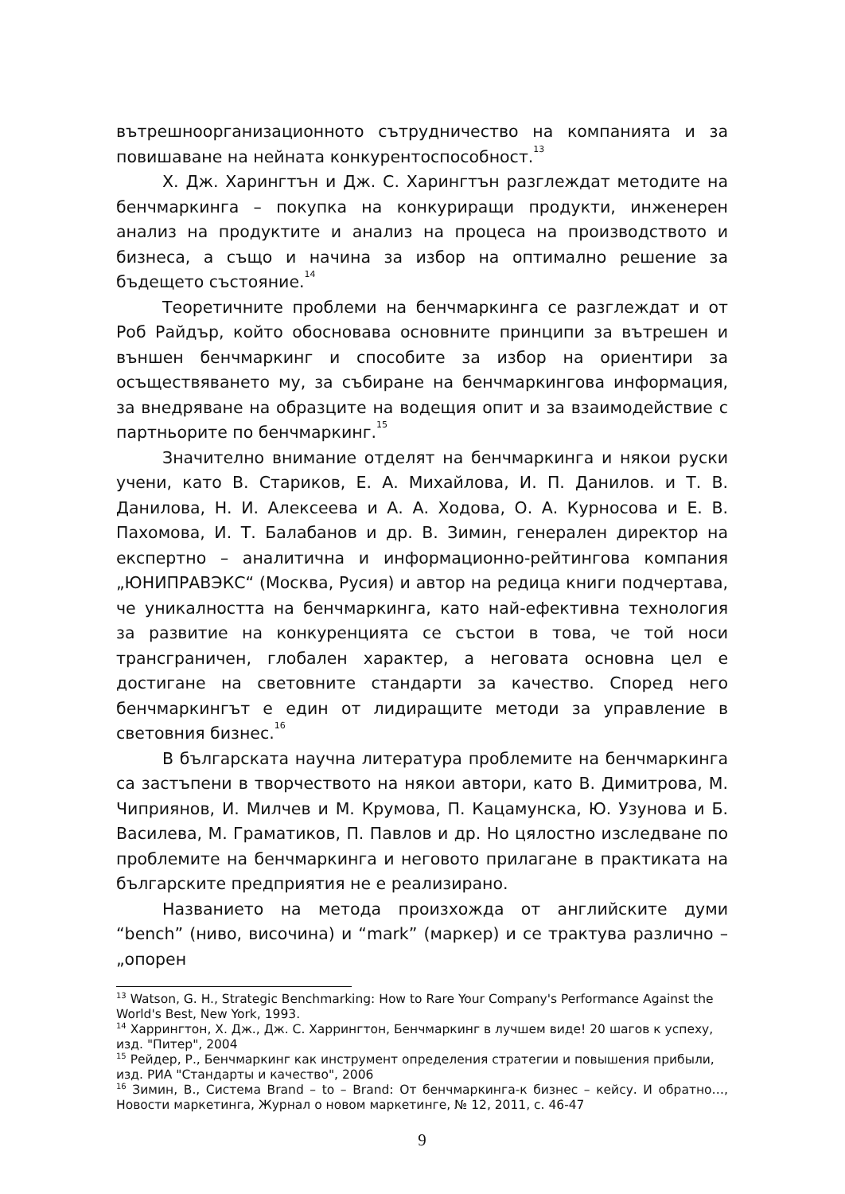вътрешноорганизационното сътрудничество на компанията и за повишаване на нейната конкурентоспособност.<sup>13</sup>
Х. Дж. Харингтън и Дж. С. Харингтън разглеждат методите на бенчмаркинга – покупка на конкуриращи продукти, инженерен анализ на продуктите и анализ на процеса на производството и бизнеса, а също и начина за избор на оптимално решение за бъдещето състояние.<sup>14</sup>
Теоретичните проблеми на бенчмаркинга се разглеждат и от Роб Райдър, който обосновава основните принципи за вътрешен и външен бенчмаркинг и способите за избор на ориентири за осъществяването му, за събиране на бенчмаркингова информация, за внедряване на образците на водещия опит и за взаимодействие с партньорите по бенчмаркинг.<sup>15</sup>
Значително внимание отделят на бенчмаркинга и някои руски учени, като В. Стариков, Е. А. Михайлова, И. П. Данилов. и Т. В. Данилова, Н. И. Алексеева и А. А. Ходова, О. А. Курносова и Е. В. Пахомова, И. Т. Балабанов и др. В. Зимин, генерален директор на експертно – аналитична и информационно-рейтингова компания „ЮНИПРАВЭКС“ (Москва, Русия) и автор на редица книги подчертава, че уникалността на бенчмаркинга, като най-ефективна технология за развитие на конкуренцията се състои в това, че той носи трансграничен, глобален характер, а неговата основна цел е достигане на световните стандарти за качество. Според него бенчмаркингът е един от лидиращите методи за управление в световния бизнес.<sup>16</sup>
В българската научна литература проблемите на бенчмаркинга са застъпени в творчеството на някои автори, като В. Димитрова, М. Чиприянов, И. Милчев и М. Крумова, П. Кацамунска, Ю. Узунова и Б. Василева, М. Граматиков, П. Павлов и др. Но цялостно изследване по проблемите на бенчмаркинга и неговото прилагане в практиката на българските предприятия не е реализирано.
Названието на метода произхожда от английските думи “bench” (ниво, височина) и “mark” (маркер) и се трактува различно – „опорен
<sup>13</sup> Watson, G. H., Strategic Benchmarking: How to Rare Your Company's Performance Against the World's Best, New York, 1993.
<sup>14</sup> Харрингтон, Х. Дж., Дж. С. Харрингтон, Бенчмаркинг в лучшем виде! 20 шагов к успеху, изд. "Питер", 2004
<sup>15</sup> Рейдер, Р., Бенчмаркинг как инструмент определения стратегии и повышения прибыли, изд. РИА "Стандарты и качество", 2006
<sup>16</sup> Зимин, В., Система Brand – to – Brand: От бенчмаркинга-к бизнес – кейсу. И обратно…, Новости маркетинга, Журнал о новом маркетинге, № 12, 2011, с. 46-47
9